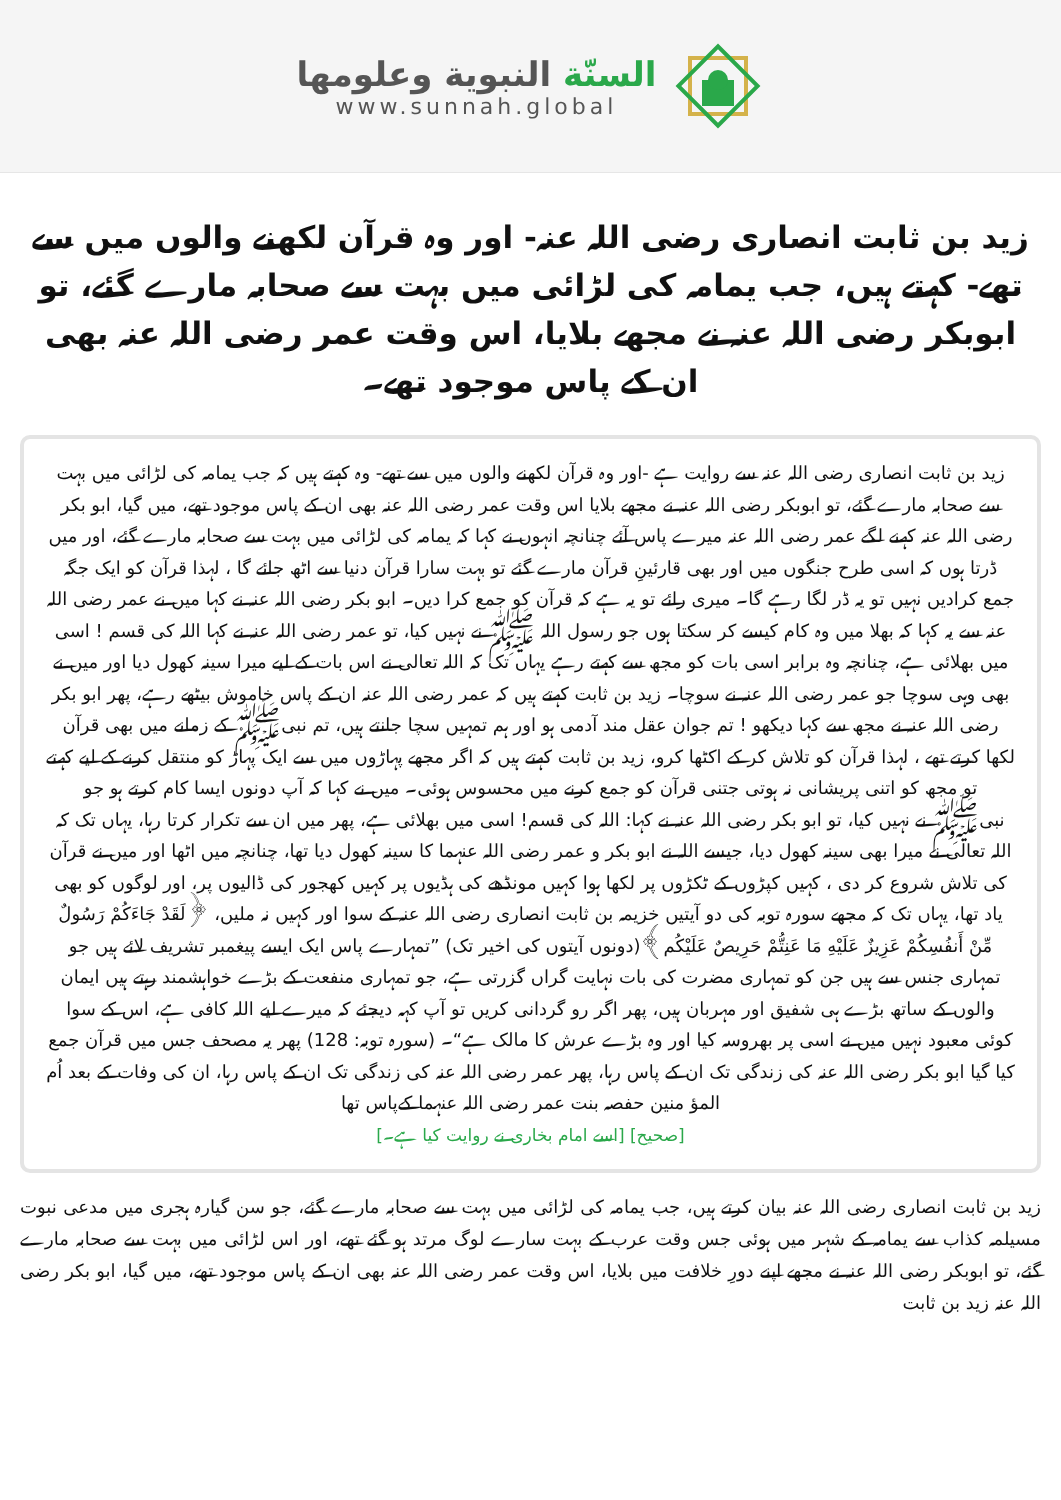السنّة النبوية وعلومها
www.sunnah.global
زید بن ثابت انصاری رضی اللہ عنہ- اور وہ قرآن لکھنے والوں میں سے تھے- کہتے ہیں، جب یمامہ کی لڑائی میں بہت سے صحابہ مارے گئے، تو ابوبکر رضی اللہ عنہ نے مجھے بلایا، اس وقت عمر رضی اللہ عنہ بھی ان کے پاس موجود تھے۔
زید بن ثابت انصاری رضی اللہ عنہ سے روایت ہے -اور وہ قرآن لکھنے والوں میں سے تھے- وہ کہتے ہیں کہ جب یمامہ کی لڑائی میں بہت سے صحابہ مارے گئے، تو ابوبکر رضی اللہ عنہ نے مجھے بلایا اس وقت عمر رضی اللہ عنہ بھی ان کے پاس موجود تھے، میں گیا، ابو بکر رضی اللہ عنہ کہنے لگے عمر رضی اللہ عنہ میرے پاس آئے چنانچہ انہوں نے کہا کہ یمامہ کی لڑائی میں بہت سے صحابہ مارے گئے، اور میں ڈرتا ہوں کہ اسی طرح جنگوں میں اور بھی قارئینِ قرآن مارے گئے تو بہت سارا قرآن دنیا سے اٹھ جائے گا ، لہذا قرآن کو ایک جگہ جمع کرادیں نہیں تو یہ ڈر لگا رہے گا۔ میری رائے تو یہ ہے کہ قرآن کو جمع کرا دیں۔ ابو بکر رضی اللہ عنہ نے کہا میں نے عمر رضی اللہ عنہ سے یہ کہا کہ بھلا میں وہ کام کیسے کر سکتا ہوں جو رسول اللہ ﷺ نے نہیں کیا، تو عمر رضی اللہ عنہ نے کہا اللہ کی قسم ! اسی میں بھلائی ہے، چنانچہ وہ برابر اسی بات کو مجھ سے کہتے رہے یہاں تک کہ اللہ تعالی نے اس بات کے لیے میرا سینہ کھول دیا اور میں نے بھی وہی سوچا جو عمر رضی اللہ عنہ نے سوچا۔ زید بن ثابت کہتے ہیں کہ عمر رضی اللہ عنہ ان کے پاس خاموش بیٹھے رہے، پھر ابو بکر رضی اللہ عنہ نے مجھ سے کہا دیکھو ! تم جوان عقل مند آدمی ہو اور ہم تمہیں سچا جانتے ہیں، تم نبیﷺ کے زمانے میں بھی قرآن لکھا کرتے تھے ، لہذا قرآن کو تلاش کر کے اکٹھا کرو، زید بن ثابت کہتے ہیں کہ اگر مجھے پہاڑوں میں سے ایک پہاڑ کو منتقل کرنے کے لیے کہتے تو مجھ کو اتنی پریشانی نہ ہوتی جتنی قرآن کو جمع کرنے میں محسوس ہوئی۔ میں نے کہا کہ آپ دونوں ایسا کام کرتے ہو جو نبیﷺ نے نہیں کیا، تو ابو بکر رضی اللہ عنہ نے کہا: اللہ کی قسم! اسی میں بھلائی ہے، پھر میں ان سے تکرار کرتا رہا، یہاں تک کہ اللہ تعالی نے میرا بھی سینہ کھول دیا، جیسے اللہ نے ابو بکر و عمر رضی اللہ عنہما کا سینہ کھول دیا تھا، چنانچہ میں اٹھا اور میں نے قرآن کی تلاش شروع کر دی ، کہیں کپڑوں کے ٹکڑوں پر لکھا ہوا کہیں مونڈھے کی ہڈیوں پر کہیں کھجور کی ڈالیوں پر، اور لوگوں کو بھی یاد تھا، یہاں تک کہ مجھے سورہ توبہ کی دو آیتیں خزیمہ بن ثابت انصاری رضی اللہ عنہ کے سوا اور کہیں نہ ملیں، ﴿لَقَدْ جَاءَكُمْ رَسُولٌ مِّنْ أَنفُسِكُمْ عَزِيزٌ عَلَيْهِ مَا عَنِتُّمْ حَرِيصٌ عَلَيْكُم﴾(دونوں آیتوں کی اخیر تک) ”تمہارے پاس ایک ایسے پیغمبر تشریف لائے ہیں جو تمہاری جنس سے ہیں جن کو تمہاری مضرت کی بات نہایت گراں گزرتی ہے، جو تمہاری منفعت کے بڑے خواہشمند رہتے ہیں ایمان والوں کے ساتھ بڑے ہی شفیق اور مہربان ہیں، پھر اگر رو گردانی کریں تو آپ کہہ دیجئے کہ میرے لیے اللہ کافی ہے، اس کے سوا کوئی معبود نہیں میں نے اسی پر بھروسہ کیا اور وہ بڑے عرش کا مالک ہے“۔ (سورہ توبہ: 128) پھر یہ مصحف جس میں قرآن جمع کیا گیا ابو بکر رضی اللہ عنہ کی زندگی تک ان کے پاس رہا، پھر عمر رضی اللہ عنہ کی زندگی تک ان کے پاس رہا، ان کی وفات کے بعد اُم المؤ منین حفصہ بنت عمر رضی اللہ عنہما کےپاس تھا
[صحیح] [اسے امام بخاری نے روایت کیا ہے۔]
زید بن ثابت انصاری رضی اللہ عنہ بیان کرتے ہیں، جب یمامہ کی لڑائی میں بہت سے صحابہ مارے گئے، جو سن گیارہ ہجری میں مدعی نبوت مسیلمہ کذاب سے یمامہ کے شہر میں ہوئی جس وقت عرب کے بہت سارے لوگ مرتد ہو گئے تھے، اور اس لڑائی میں بہت سے صحابہ مارے گئے، تو ابوبکر رضی اللہ عنہ نے مجھے اپنے دورِ خلافت میں بلایا، اس وقت عمر رضی اللہ عنہ بھی ان کے پاس موجود تھے، میں گیا، ابو بکر رضی اللہ عنہ زید بن ثابت